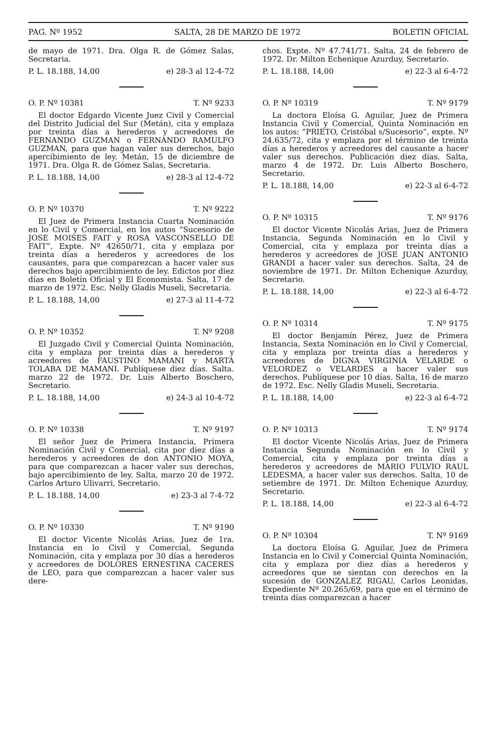PAG. Nº 1952 SALTA, 28 DE MARZO DE 1972 BOLETIN OFICIAL
de mayo de 1971. Dra. Olga R. de Gómez Salas, Secretaria.
P. L. 18.188, 14,00 e) 28-3 al 12-4-72
O. P. Nº 10381 T. Nº 9233
El doctor Edgardo Vicente Juez Civil y Comercial del Distrito Judicial del Sur (Metán), cita y emplaza por treinta días a herederos y acreedores de FERNANDO GUZMAN o FERNANDO RAMULFO GUZMAN, para que hagan valer sus derechos, bajo apercibimiento de ley. Metán, 15 de diciembre de 1971. Dra. Olga R. de Gómez Salas, Secretaria.
P. L. 18.188, 14,00 e) 28-3 al 12-4-72
O. P. Nº 10370 T. Nº 9222
El Juez de Primera Instancia Cuarta Nominación en lo Civil y Comercial, en los autos “Sucesorio de JOSE MOISES FAIT y ROSA VASCONSELLO DE FAIT”, Expte. Nº 42650/71, cita y emplaza por treinta días a herederos y acreedores de los causantes, para que comparezcan a hacer valer sus derechos bajo apercibimiento de ley. Edictos por diez días en Boletín Oficial y El Economista. Salta, 17 de marzo de 1972. Esc. Nelly Gladis Museli, Secretaria.
P. L. 18.188, 14,00 e) 27-3 al 11-4-72
O. P. Nº 10352 T. Nº 9208
El Juzgado Civil y Comercial Quinta Nominación, cita y emplaza por treinta días a herederos y acreedores de FAUSTINO MAMANI y MARTA TOLABA DE MAMANI. Publíquese diez días. Salta. marzo 22 de 1972. Dr. Luis Alberto Boschero, Secretario.
P. L. 18.188, 14,00 e) 24-3 al 10-4-72
O. P. Nº 10338 T. Nº 9197
El señor Juez de Primera Instancia, Primera Nominación Civil y Comercial, cita por diez días a herederos y acreedores de don ANTONIO MOYA, para que comparezcan a hacer valer sus derechos, bajo apercibimiento de ley. Salta, marzo 20 de 1972. Carlos Arturo Ulivarri, Secretario.
P. L. 18.188, 14,00 e) 23-3 al 7-4-72
O. P. Nº 10330 T. Nº 9190
El doctor Vicente Nicolás Arias, Juez de 1ra. Instancia en lo Civil y Comercial, Segunda Nominación, cita y emplaza por 30 días a herederos y acreedores de DOLORES ERNESTINA CACERES de LEO, para que comparezcan a hacer valer sus dere-
chos. Expte. Nº 47.741/71. Salta, 24 de febrero de 1972. Dr. Milton Echenique Azurduy, Secretario.
P. L. 18.188, 14,00 e) 22-3 al 6-4-72
O. P. Nº 10319 T. Nº 9179
La doctora Eloísa G. Aguilar, Juez de Primera Instancia Civil y Comercial, Quinta Nominación en los autos: “PRIETO, Cristóbal s/Sucesorio”, expte. Nº 24.635/72, cita y emplaza por el término de treinta días a herederos y acreedores del causante a hacer valer sus derechos. Publicación diez días. Salta, marzo 4 de 1972. Dr. Luis Alberto Boschero, Secretario.
P. L. 18.188, 14,00 e) 22-3 al 6-4-72
O. P. Nº 10315 T. Nº 9176
El doctor Vicente Nicolás Arias, Juez de Primera Instancia, Segunda Nominación en lo Civil y Comercial, cita y emplaza por treinta días a herederos y acreedores de JOSE JUAN ANTONIO GRANDI a hacer valer sus derechos. Salta, 24 de noviembre de 1971. Dr. Milton Echenique Azurduy, Secretario.
P. L. 18.188, 14,00 e) 22-3 al 6-4-72
O. P. Nº 10314 T. Nº 9175
El doctor Benjamín Pérez, Juez de Primera Instancia, Sexta Nominación en lo Civil y Comercial, cita y emplaza por treinta días a herederos y acreedores de DIGNA VIRGINIA VELARDE o VELORDEZ o VELARDES a hacer valer sus derechos. Publíquese por 10 días. Salta, 16 de marzo de 1972. Esc. Nelly Gladis Museli, Secretaria.
P. L. 18.188, 14,00 e) 22-3 al 6-4-72
O. P. Nº 10313 T. Nº 9174
El doctor Vicente Nicolás Arias, Juez de Primera Instancia Segunda Nominación en lo Civil y Comercial, cita y emplaza por treinta días a herederos y acreedores de MARIO FULVIO RAUL LEDESMA, a hacer valer sus derechos. Salta, 10 de setiembre de 1971. Dr. Milton Echenique Azurduy, Secretario.
P. L. 18.188, 14,00 e) 22-3 al 6-4-72
O. P. Nº 10304 T. Nº 9169
La doctora Eloísa G. Aguilar, Juez de Primera Instancia en lo Civil y Comercial Quinta Nominación, cita y emplaza por diez días a herederos y acreedores que se sientan con derechos en la sucesión de GONZALEZ RIGAU, Carlos Leonidas, Expediente Nº 20.265/69, para que en el término de treinta días comparezcan a hacer